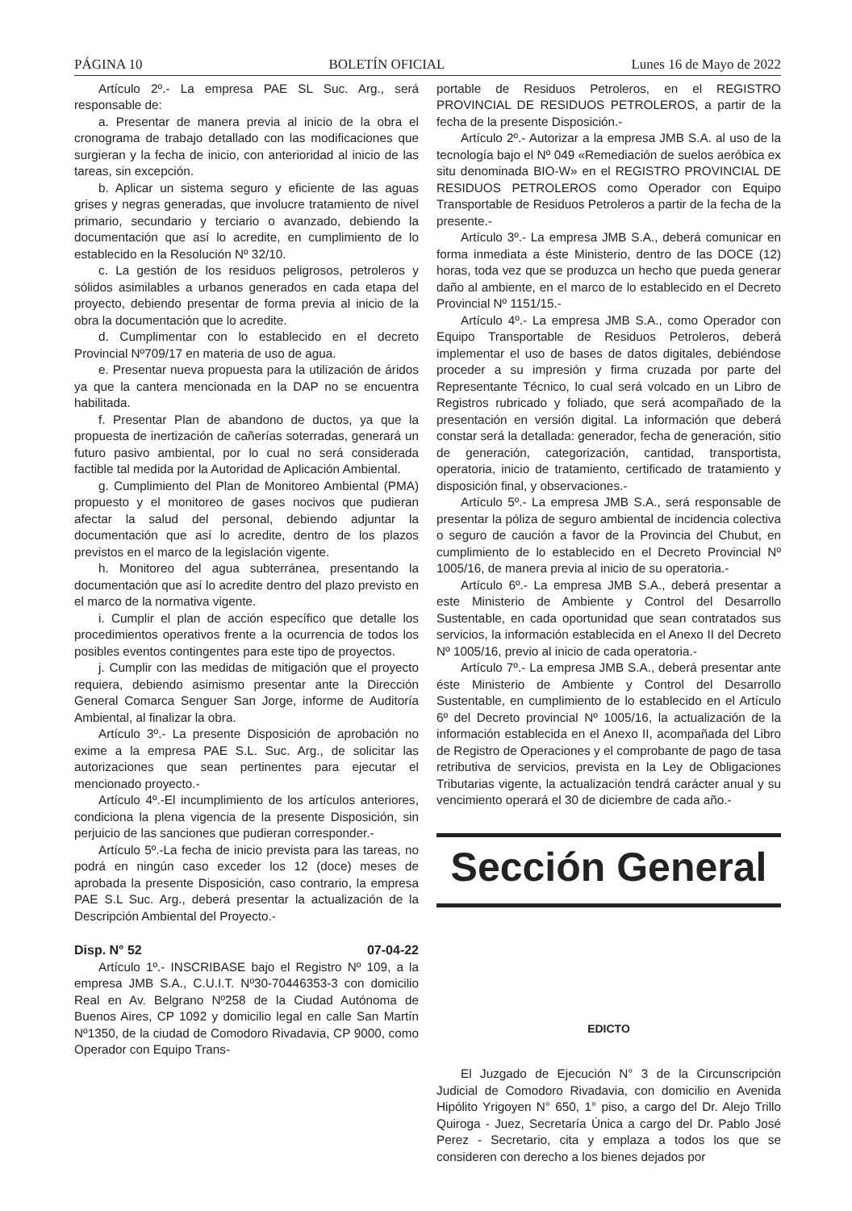PÁGINA 10 BOLETÍN OFICIAL Lunes 16 de Mayo de 2022
Artículo 2º.- La empresa PAE SL Suc. Arg., será responsable de:
a. Presentar de manera previa al inicio de la obra el cronograma de trabajo detallado con las modificaciones que surgieran y la fecha de inicio, con anterioridad al inicio de las tareas, sin excepción.
b. Aplicar un sistema seguro y eficiente de las aguas grises y negras generadas, que involucre tratamiento de nivel primario, secundario y terciario o avanzado, debiendo la documentación que así lo acredite, en cumplimiento de lo establecido en la Resolución Nº 32/10.
c. La gestión de los residuos peligrosos, petroleros y sólidos asimilables a urbanos generados en cada etapa del proyecto, debiendo presentar de forma previa al inicio de la obra la documentación que lo acredite.
d. Cumplimentar con lo establecido en el decreto Provincial Nº709/17 en materia de uso de agua.
e. Presentar nueva propuesta para la utilización de áridos ya que la cantera mencionada en la DAP no se encuentra habilitada.
f. Presentar Plan de abandono de ductos, ya que la propuesta de inertización de cañerías soterradas, generará un futuro pasivo ambiental, por lo cual no será considerada factible tal medida por la Autoridad de Aplicación Ambiental.
g. Cumplimiento del Plan de Monitoreo Ambiental (PMA) propuesto y el monitoreo de gases nocivos que pudieran afectar la salud del personal, debiendo adjuntar la documentación que así lo acredite, dentro de los plazos previstos en el marco de la legislación vigente.
h. Monitoreo del agua subterránea, presentando la documentación que así lo acredite dentro del plazo previsto en el marco de la normativa vigente.
i. Cumplir el plan de acción específico que detalle los procedimientos operativos frente a la ocurrencia de todos los posibles eventos contingentes para este tipo de proyectos.
j. Cumplir con las medidas de mitigación que el proyecto requiera, debiendo asimismo presentar ante la Dirección General Comarca Senguer San Jorge, informe de Auditoría Ambiental, al finalizar la obra.
Artículo 3º.- La presente Disposición de aprobación no exime a la empresa PAE S.L. Suc. Arg., de solicitar las autorizaciones que sean pertinentes para ejecutar el mencionado proyecto.-
Artículo 4º.-El incumplimiento de los artículos anteriores, condiciona la plena vigencia de la presente Disposición, sin perjuicio de las sanciones que pudieran corresponder.-
Artículo 5º.-La fecha de inicio prevista para las tareas, no podrá en ningún caso exceder los 12 (doce) meses de aprobada la presente Disposición, caso contrario, la empresa PAE S.L Suc. Arg., deberá presentar la actualización de la Descripción Ambiental del Proyecto.-
Disp. N° 52 07-04-22
Artículo 1º.- INSCRIBASE bajo el Registro Nº 109, a la empresa JMB S.A., C.U.I.T. Nº30-70446353-3 con domicilio Real en Av. Belgrano Nº258 de la Ciudad Autónoma de Buenos Aires, CP 1092 y domicilio legal en calle San Martín Nº1350, de la ciudad de Comodoro Rivadavia, CP 9000, como Operador con Equipo Trans-
portable de Residuos Petroleros, en el REGISTRO PROVINCIAL DE RESIDUOS PETROLEROS, a partir de la fecha de la presente Disposición.-
Artículo 2º.- Autorizar a la empresa JMB S.A. al uso de la tecnología bajo el Nº 049 «Remediación de suelos aeróbica ex situ denominada BIO-W» en el REGISTRO PROVINCIAL DE RESIDUOS PETROLEROS como Operador con Equipo Transportable de Residuos Petroleros a partir de la fecha de la presente.-
Artículo 3º.- La empresa JMB S.A., deberá comunicar en forma inmediata a éste Ministerio, dentro de las DOCE (12) horas, toda vez que se produzca un hecho que pueda generar daño al ambiente, en el marco de lo establecido en el Decreto Provincial Nº 1151/15.-
Artículo 4º.- La empresa JMB S.A., como Operador con Equipo Transportable de Residuos Petroleros, deberá implementar el uso de bases de datos digitales, debiéndose proceder a su impresión y firma cruzada por parte del Representante Técnico, lo cual será volcado en un Libro de Registros rubricado y foliado, que será acompañado de la presentación en versión digital. La información que deberá constar será la detallada: generador, fecha de generación, sitio de generación, categorización, cantidad, transportista, operatoria, inicio de tratamiento, certificado de tratamiento y disposición final, y observaciones.-
Artículo 5º.- La empresa JMB S.A., será responsable de presentar la póliza de seguro ambiental de incidencia colectiva o seguro de caución a favor de la Provincia del Chubut, en cumplimiento de lo establecido en el Decreto Provincial Nº 1005/16, de manera previa al inicio de su operatoria.-
Artículo 6º.- La empresa JMB S.A., deberá presentar a este Ministerio de Ambiente y Control del Desarrollo Sustentable, en cada oportunidad que sean contratados sus servicios, la información establecida en el Anexo II del Decreto Nº 1005/16, previo al inicio de cada operatoria.-
Artículo 7º.- La empresa JMB S.A., deberá presentar ante éste Ministerio de Ambiente y Control del Desarrollo Sustentable, en cumplimiento de lo establecido en el Artículo 6º del Decreto provincial Nº 1005/16, la actualización de la información establecida en el Anexo II, acompañada del Libro de Registro de Operaciones y el comprobante de pago de tasa retributiva de servicios, prevista en la Ley de Obligaciones Tributarias vigente, la actualización tendrá carácter anual y su vencimiento operará el 30 de diciembre de cada año.-
Sección General
EDICTO
El Juzgado de Ejecución N° 3 de la Circunscripción Judicial de Comodoro Rivadavia, con domicilio en Avenida Hipólito Yrigoyen N° 650, 1° piso, a cargo del Dr. Alejo Trillo Quiroga - Juez, Secretaría Única a cargo del Dr. Pablo José Perez - Secretario, cita y emplaza a todos los que se consideren con derecho a los bienes dejados por